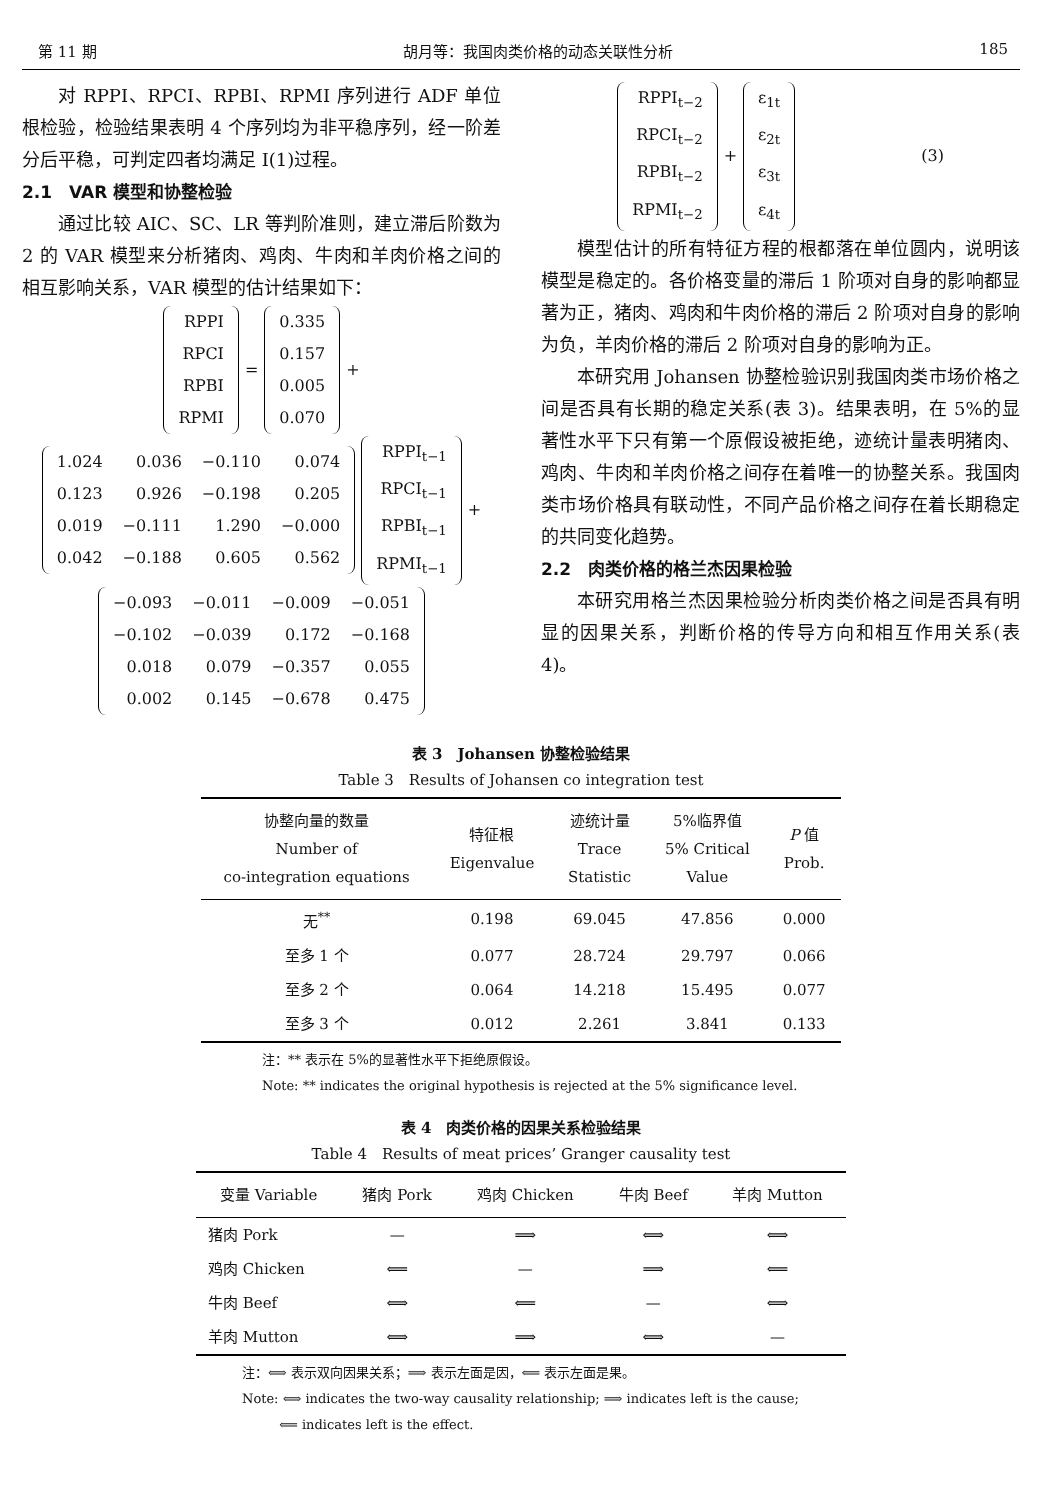第 11 期 胡月等：我国肉类价格的动态关联性分析 185
对 RPPI、RPCI、RPBI、RPMI 序列进行 ADF 单位根检验，检验结果表明 4 个序列均为非平稳序列，经一阶差分后平稳，可判定四者均满足 I(1)过程。
2.1　VAR 模型和协整检验
通过比较 AIC、SC、LR 等判阶准则，建立滞后阶数为 2 的 VAR 模型来分析猪肉、鸡肉、牛肉和羊肉价格之间的相互影响关系，VAR 模型的估计结果如下：
| RPPI |
| RPCI |
| RPBI |
| RPMI |
=
| 0.335 |
| 0.157 |
| 0.005 |
| 0.070 |
+
| 1.024 | 0.036 | −0.110 | 0.074 |
| 0.123 | 0.926 | −0.198 | 0.205 |
| 0.019 | −0.111 | 1.290 | −0.000 |
| 0.042 | −0.188 | 0.605 | 0.562 |
| RPPI<sub>t−1</sub> |
| RPCI<sub>t−1</sub> |
| RPBI<sub>t−1</sub> |
| RPMI<sub>t−1</sub> |
+
| −0.093 | −0.011 | −0.009 | −0.051 |
| −0.102 | −0.039 | 0.172 | −0.168 |
| 0.018 | 0.079 | −0.357 | 0.055 |
| 0.002 | 0.145 | −0.678 | 0.475 |
| RPPI<sub>t−2</sub> |
| RPCI<sub>t−2</sub> |
| RPBI<sub>t−2</sub> |
| RPMI<sub>t−2</sub> |
+
| ε<sub>1t</sub> |
| ε<sub>2t</sub> |
| ε<sub>3t</sub> |
| ε<sub>4t</sub> |
(3)
模型估计的所有特征方程的根都落在单位圆内，说明该模型是稳定的。各价格变量的滞后 1 阶项对自身的影响都显著为正，猪肉、鸡肉和牛肉价格的滞后 2 阶项对自身的影响为负，羊肉价格的滞后 2 阶项对自身的影响为正。
本研究用 Johansen 协整检验识别我国肉类市场价格之间是否具有长期的稳定关系(表 3)。结果表明，在 5%的显著性水平下只有第一个原假设被拒绝，迹统计量表明猪肉、鸡肉、牛肉和羊肉价格之间存在着唯一的协整关系。我国肉类市场价格具有联动性，不同产品价格之间存在着长期稳定的共同变化趋势。
2.2　肉类价格的格兰杰因果检验
本研究用格兰杰因果检验分析肉类价格之间是否具有明显的因果关系，判断价格的传导方向和相互作用关系(表 4)。
表 3　Johansen 协整检验结果
Table 3　Results of Johansen co integration test
| 协整向量的数量 Number of co-integration equations | 特征根 Eigenvalue | 迹统计量 Trace Statistic | 5%临界值 5% Critical Value | P 值 Prob. |
| --- | --- | --- | --- | --- |
| 无<sup>**</sup> | 0.198 | 69.045 | 47.856 | 0.000 |
| 至多 1 个 | 0.077 | 28.724 | 29.797 | 0.066 |
| 至多 2 个 | 0.064 | 14.218 | 15.495 | 0.077 |
| 至多 3 个 | 0.012 | 2.261 | 3.841 | 0.133 |
注：** 表示在 5%的显著性水平下拒绝原假设。
Note: ** indicates the original hypothesis is rejected at the 5% significance level.
表 4　肉类价格的因果关系检验结果
Table 4　Results of meat prices’ Granger causality test
| 变量 Variable | 猪肉 Pork | 鸡肉 Chicken | 牛肉 Beef | 羊肉 Mutton |
| --- | --- | --- | --- | --- |
| 猪肉 Pork | — | ⟹ | ⟺ | ⟺ |
| 鸡肉 Chicken | ⟸ | — | ⟹ | ⟸ |
| 牛肉 Beef | ⟺ | ⟸ | — | ⟺ |
| 羊肉 Mutton | ⟺ | ⟹ | ⟺ | — |
注：⟺ 表示双向因果关系；⟹ 表示左面是因，⟸ 表示左面是果。
Note: ⟺ indicates the two-way causality relationship; ⟹ indicates left is the cause;
⟸ indicates left is the effect.